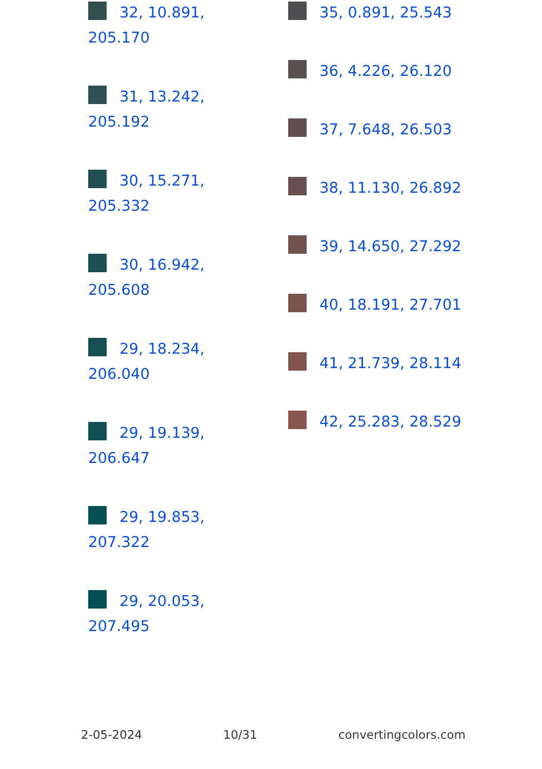32, 10.891, 205.170
31, 13.242, 205.192
30, 15.271, 205.332
30, 16.942, 205.608
29, 18.234, 206.040
29, 19.139, 206.647
29, 19.853, 207.322
29, 20.053, 207.495
35, 0.891, 25.543
36, 4.226, 26.120
37, 7.648, 26.503
38, 11.130, 26.892
39, 14.650, 27.292
40, 18.191, 27.701
41, 21.739, 28.114
42, 25.283, 28.529
2-05-2024 10/31 convertingcolors.com